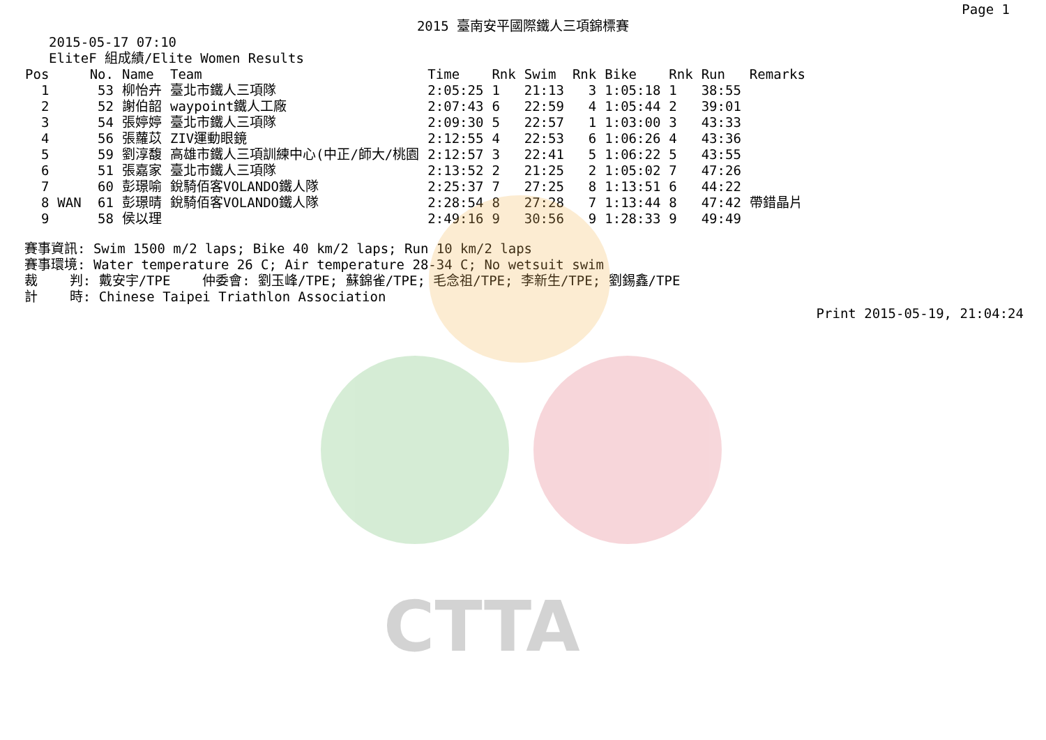CTTA
Page 1
2015 臺南安平國際鐵人三項錦標賽
2015-05-17 07:10
EliteF 組成績/Elite Women Results
| Pos | | No. | Name | Team | Time | Rnk | Swim | Rnk | Bike | Rnk | Run | Remarks |
| --- | --- | --- | --- | --- | --- | --- | --- | --- | --- | --- | --- | --- |
| 1 | | 53 | 柳怡卉 | 臺北市鐵人三項隊 | 2:05:25 | 1 | 21:13 | 3 | 1:05:18 | 1 | 38:55 | |
| 2 | | 52 | 謝伯韶 | waypoint鐵人工廠 | 2:07:43 | 6 | 22:59 | 4 | 1:05:44 | 2 | 39:01 | |
| 3 | | 54 | 張婷婷 | 臺北市鐵人三項隊 | 2:09:30 | 5 | 22:57 | 1 | 1:03:00 | 3 | 43:33 | |
| 4 | | 56 | 張蘿苡 | ZIV運動眼鏡 | 2:12:55 | 4 | 22:53 | 6 | 1:06:26 | 4 | 43:36 | |
| 5 | | 59 | 劉淳馥 | 高雄市鐵人三項訓練中心(中正/師大/桃園 | 2:12:57 | 3 | 22:41 | 5 | 1:06:22 | 5 | 43:55 | |
| 6 | | 51 | 張嘉家 | 臺北市鐵人三項隊 | 2:13:52 | 2 | 21:25 | 2 | 1:05:02 | 7 | 47:26 | |
| 7 | | 60 | 彭璟喻 | 銳騎佰客VOLANDO鐵人隊 | 2:25:37 | 7 | 27:25 | 8 | 1:13:51 | 6 | 44:22 | |
| 8 | WAN | 61 | 彭璟晴 | 銳騎佰客VOLANDO鐵人隊 | 2:28:54 | 8 | 27:28 | 7 | 1:13:44 | 8 | 47:42 | 帶錯晶片 |
| 9 | | 58 | 侯以理 | | 2:49:16 | 9 | 30:56 | 9 | 1:28:33 | 9 | 49:49 | |
賽事資訊: Swim 1500 m/2 laps; Bike 40 km/2 laps; Run 10 km/2 laps 賽事環境: Water temperature 26 C; Air temperature 28-34 C; No wetsuit swim 裁 判: 戴安宇/TPE 仲委會: 劉玉峰/TPE; 蘇錦雀/TPE; 毛念祖/TPE; 李新生/TPE; 劉錫鑫/TPE 計 時: Chinese Taipei Triathlon Association
Print 2015-05-19, 21:04:24